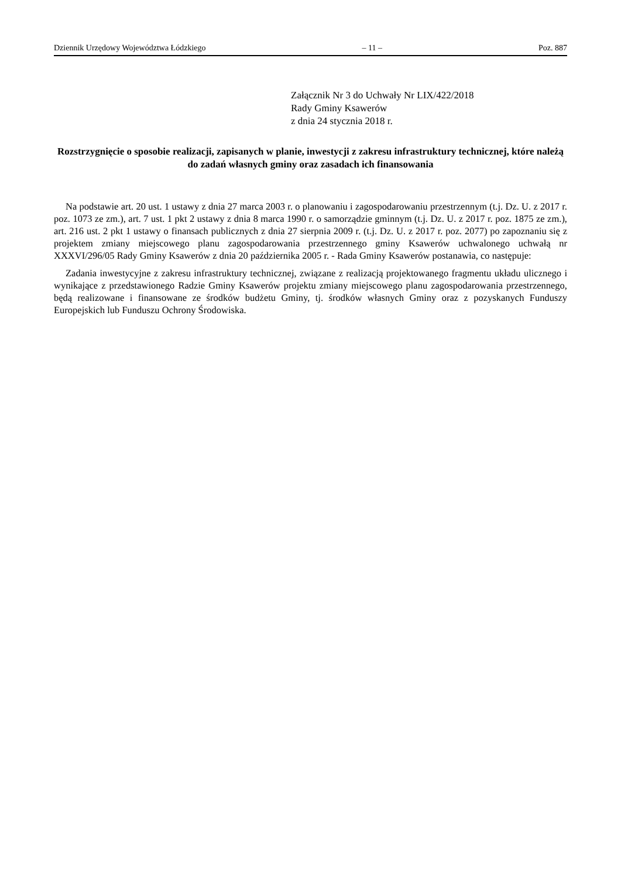Dziennik Urzędowy Województwa Łódzkiego – 11 – Poz. 887
Załącznik Nr 3 do Uchwały Nr LIX/422/2018
Rady Gminy Ksawerów
z dnia 24 stycznia 2018 r.
Rozstrzygnięcie o sposobie realizacji, zapisanych w planie, inwestycji z zakresu infrastruktury technicznej, które należą do zadań własnych gminy oraz zasadach ich finansowania
Na podstawie art. 20 ust. 1 ustawy z dnia 27 marca 2003 r. o planowaniu i zagospodarowaniu przestrzennym (t.j. Dz. U. z 2017 r. poz. 1073 ze zm.), art. 7 ust. 1 pkt 2 ustawy z dnia 8 marca 1990 r. o samorządzie gminnym (t.j. Dz. U. z 2017 r. poz. 1875 ze zm.), art. 216 ust. 2 pkt 1 ustawy o finansach publicznych z dnia 27 sierpnia 2009 r. (t.j. Dz. U. z 2017 r. poz. 2077) po zapoznaniu się z projektem zmiany miejscowego planu zagospodarowania przestrzennego gminy Ksawerów uchwalonego uchwałą nr XXXVI/296/05 Rady Gminy Ksawerów z dnia 20 października 2005 r. - Rada Gminy Ksawerów postanawia, co następuje:
Zadania inwestycyjne z zakresu infrastruktury technicznej, związane z realizacją projektowanego fragmentu układu ulicznego i wynikające z przedstawionego Radzie Gminy Ksawerów projektu zmiany miejscowego planu zagospodarowania przestrzennego, będą realizowane i finansowane ze środków budżetu Gminy, tj. środków własnych Gminy oraz z pozyskanych Funduszy Europejskich lub Funduszu Ochrony Środowiska.